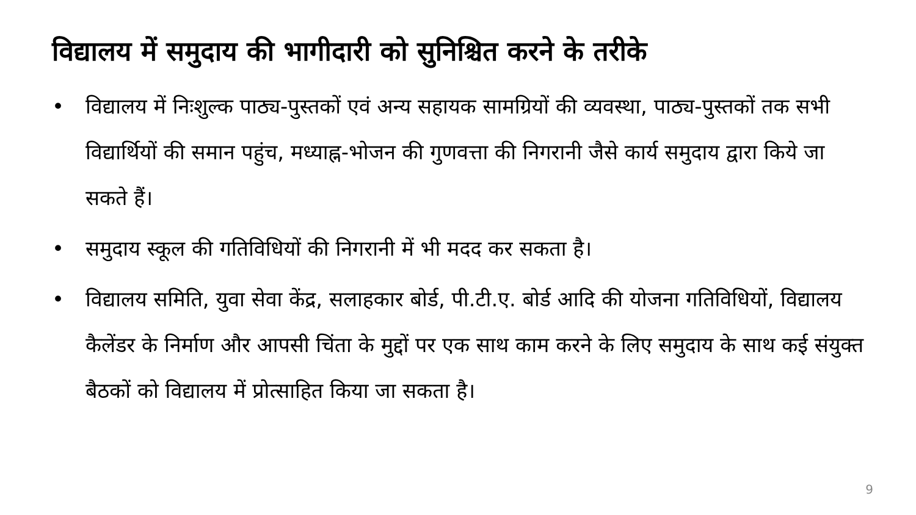विद्यालय में समुदाय की भागीदारी को सुनिश्चित करने के तरीके
• विद्यालय में निःशुल्क पाठ्य-पुस्तकों एवं अन्य सहायक सामग्रियों की व्यवस्था, पाठ्य-पुस्तकों तक सभी विद्यार्थियों की समान पहुंच, मध्याह्न-भोजन की गुणवत्ता की निगरानी जैसे कार्य समुदाय द्वारा किये जा सकते हैं।
• समुदाय स्कूल की गतिविधियों की निगरानी में भी मदद कर सकता है।
• विद्यालय समिति, युवा सेवा केंद्र, सलाहकार बोर्ड, पी.टी.ए. बोर्ड आदि की योजना गतिविधियों, विद्यालय कैलेंडर के निर्माण और आपसी चिंता के मुद्दों पर एक साथ काम करने के लिए समुदाय के साथ कई संयुक्त बैठकों को विद्यालय में प्रोत्साहित किया जा सकता है।
9